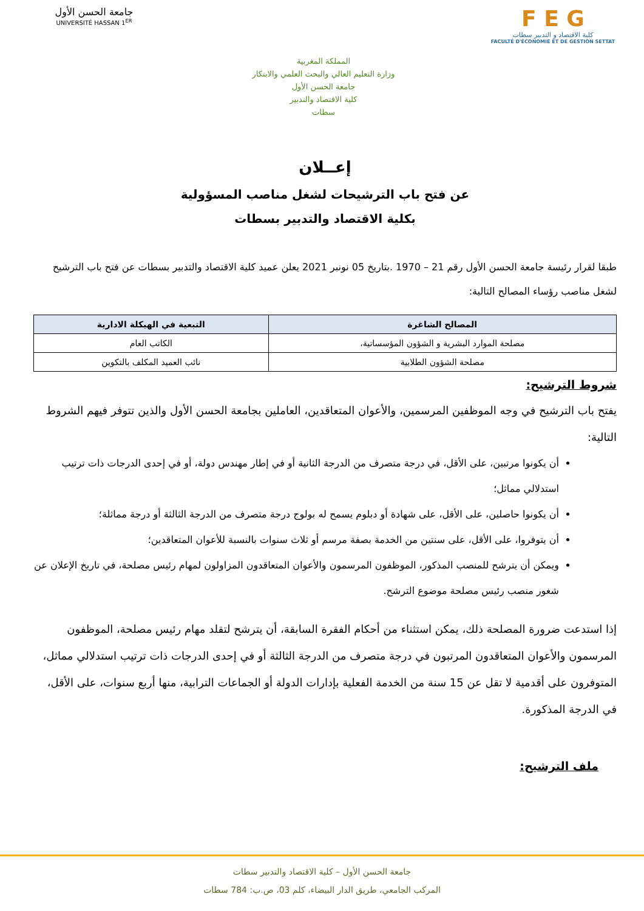جامعة الحسن الأول
UNIVERSITÉ HASSAN 1<sup>ER</sup>
المملكة المغربية
وزارة التعليم العالي والبحث العلمي والابتكار
جامعة الحسن الأول
كلية الاقتصاد والتدبير
سطات
F E G
كلية الاقتصاد و التدبير سطات
FACULTÉ D'ÉCONOMIE ET DE GESTION SETTAT
إعــلان
عن فتح باب الترشيحات لشغل مناصب المسؤولية
بكلية الاقتصاد والتدبير بسطات
طبقا لقرار رئيسة جامعة الحسن الأول رقم 21 – 1970 .بتاريخ 05 نونبر 2021 يعلن عميد كلية الاقتصاد والتدبير بسطات عن فتح باب الترشيح لشغل مناصب رؤساء المصالح التالية:
| المصالح الشاغرة | التبعية في الهيكلة الادارية |
| --- | --- |
| مصلحة الموارد البشرية و الشؤون المؤسساتية، | الكاتب العام |
| مصلحة الشؤون الطلابية | نائب العميد المكلف بالتكوين |
شروط الترشيح:
يفتح باب الترشيح في وجه الموظفين المرسمين، والأعوان المتعاقدين، العاملين بجامعة الحسن الأول والذين تتوفر فيهم الشروط التالية:
أن يكونوا مرتبين، على الأقل، في درجة متصرف من الدرجة الثانية أو في إطار مهندس دولة، أو في إحدى الدرجات ذات ترتيب استدلالي مماثل؛
أن يكونوا حاصلين، على الأقل، على شهادة أو دبلوم يسمح له بولوج درجة متصرف من الدرجة الثالثة أو درجة مماثلة؛
أن يتوفروا، على الأقل، على سنتين من الخدمة بصفة مرسم أو ثلاث سنوات بالنسبة للأعوان المتعاقدين؛
ويمكن أن يترشح للمنصب المذكور، الموظفون المرسمون والأعوان المتعاقدون المزاولون لمهام رئيس مصلحة، في تاريخ الإعلان عن شغور منصب رئيس مصلحة موضوع الترشح.
إذا استدعت ضرورة المصلحة ذلك، يمكن استثناء من أحكام الفقرة السابقة، أن يترشح لتقلد مهام رئيس مصلحة، الموظفون المرسمون والأعوان المتعاقدون المرتبون في درجة متصرف من الدرجة الثالثة أو في إحدى الدرجات ذات ترتيب استدلالي مماثل، المتوفرون على أقدمية لا تقل عن 15 سنة من الخدمة الفعلية بإدارات الدولة أو الجماعات الترابية، منها أربع سنوات، على الأقل، في الدرجة المذكورة.
ملف الترشيح:
جامعة الحسن الأول – كلية الاقتصاد والتدبير سطات
المركب الجامعي، طريق الدار البيضاء، كلم 03، ص.ب: 784 سطات